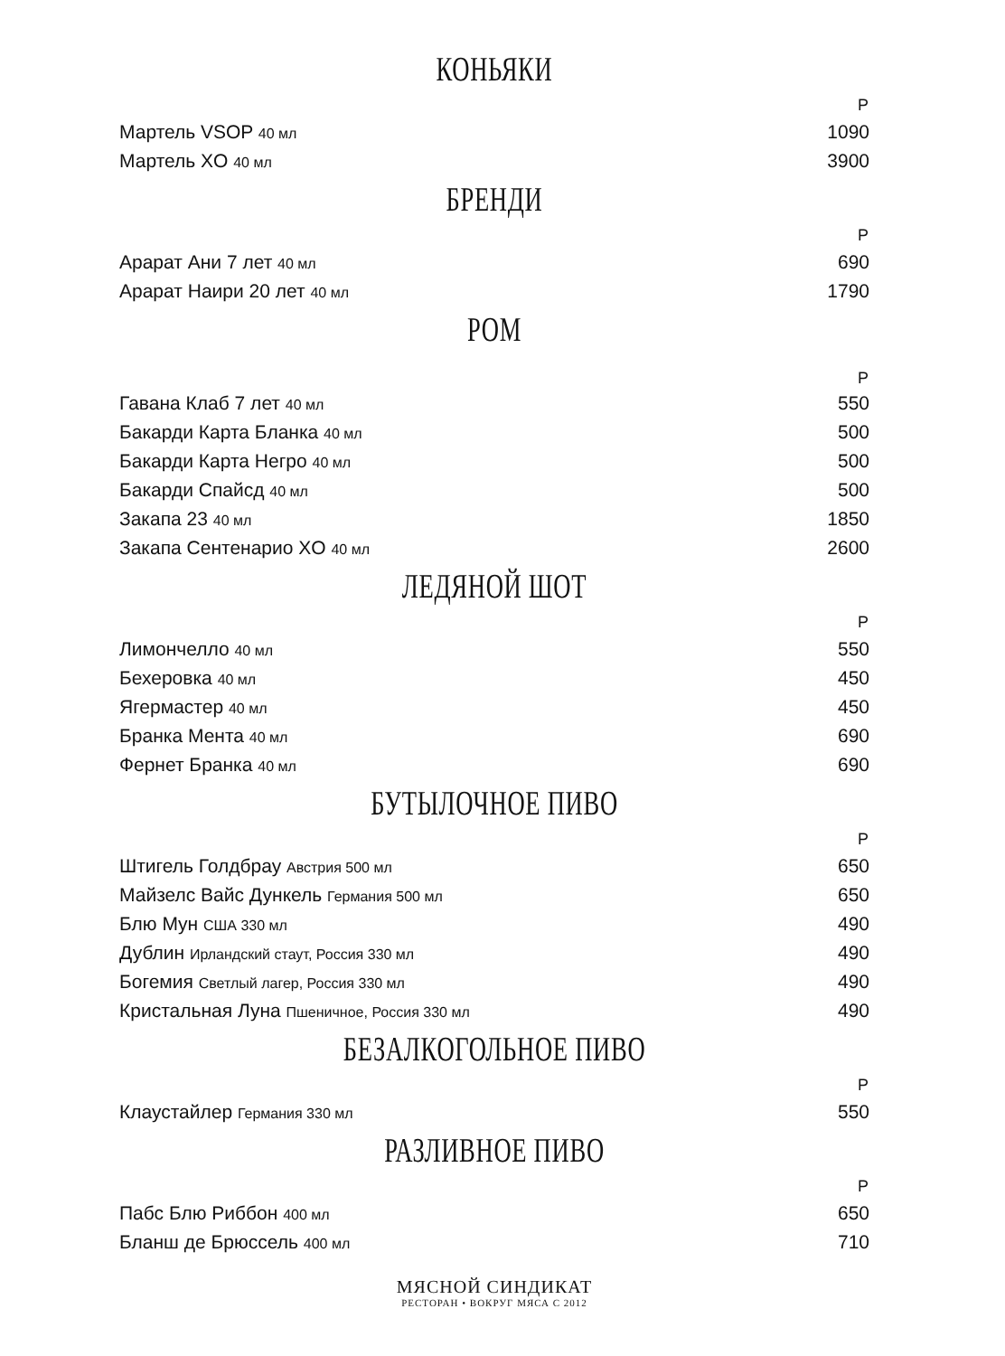КОНЬЯКИ
| | Р |
| Мартель VSOP 40 мл | 1090 |
| Мартель XO 40 мл | 3900 |
БРЕНДИ
| | Р |
| Арарат Ани 7 лет 40 мл | 690 |
| Арарат Наири 20 лет 40 мл | 1790 |
РОМ
| | Р |
| Гавана Клаб 7 лет 40 мл | 550 |
| Бакарди Карта Бланка 40 мл | 500 |
| Бакарди Карта Негро 40 мл | 500 |
| Бакарди Спайсд 40 мл | 500 |
| Закапа 23 40 мл | 1850 |
| Закапа Сентенарио XO 40 мл | 2600 |
ЛЕДЯНОЙ ШОТ
| | Р |
| Лимончелло 40 мл | 550 |
| Бехеровка 40 мл | 450 |
| Ягермастер 40 мл | 450 |
| Бранка Мента 40 мл | 690 |
| Фернет Бранка 40 мл | 690 |
БУТЫЛОЧНОЕ ПИВО
| | Р |
| Штигель Голдбрау Австрия 500 мл | 650 |
| Майзелс Вайс Дункель Германия 500 мл | 650 |
| Блю Мун США 330 мл | 490 |
| Дублин Ирландский стаут, Россия 330 мл | 490 |
| Богемия Светлый лагер, Россия 330 мл | 490 |
| Кристальная Луна Пшеничное, Россия 330 мл | 490 |
БЕЗАЛКОГОЛЬНОЕ ПИВО
| | Р |
| Клаустайлер Германия 330 мл | 550 |
РАЗЛИВНОЕ ПИВО
| | Р |
| Пабс Блю Риббон 400 мл | 650 |
| Бланш де Брюссель 400 мл | 710 |
МЯСНОЙ СИНДИКАТ
РЕСТОРАН • ВОКРУГ МЯСА С 2012